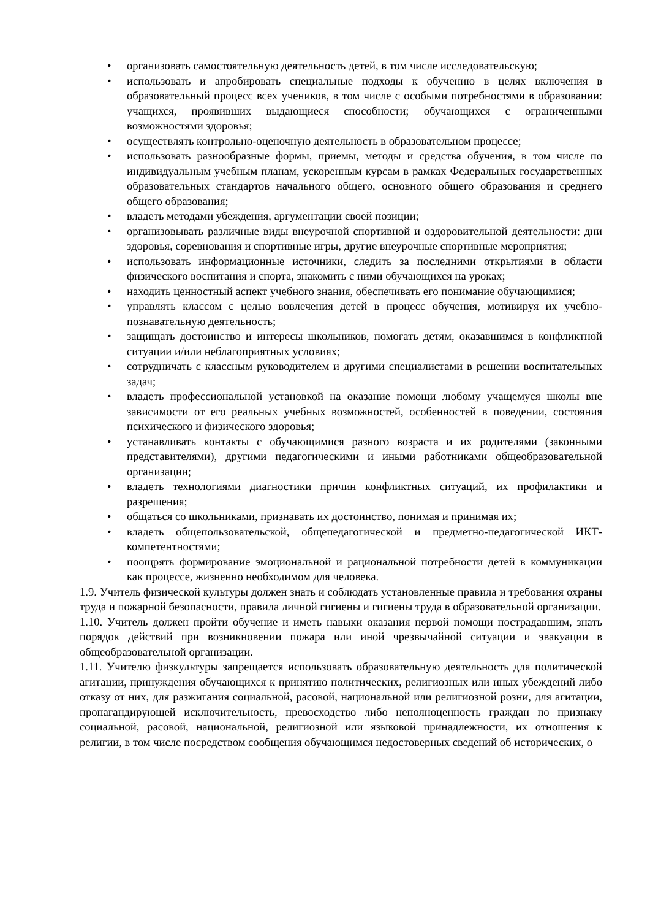• организовать самостоятельную деятельность детей, в том числе исследовательскую;
• использовать и апробировать специальные подходы к обучению в целях включения в образовательный процесс всех учеников, в том числе с особыми потребностями в образовании: учащихся, проявивших выдающиеся способности; обучающихся с ограниченными возможностями здоровья;
• осуществлять контрольно-оценочную деятельность в образовательном процессе;
• использовать разнообразные формы, приемы, методы и средства обучения, в том числе по индивидуальным учебным планам, ускоренным курсам в рамках Федеральных государственных образовательных стандартов начального общего, основного общего образования и среднего общего образования;
• владеть методами убеждения, аргументации своей позиции;
• организовывать различные виды внеурочной спортивной и оздоровительной деятельности: дни здоровья, соревнования и спортивные игры, другие внеурочные спортивные мероприятия;
• использовать информационные источники, следить за последними открытиями в области физического воспитания и спорта, знакомить с ними обучающихся на уроках;
• находить ценностный аспект учебного знания, обеспечивать его понимание обучающимися;
• управлять классом с целью вовлечения детей в процесс обучения, мотивируя их учебно-познавательную деятельность;
• защищать достоинство и интересы школьников, помогать детям, оказавшимся в конфликтной ситуации и/или неблагоприятных условиях;
• сотрудничать с классным руководителем и другими специалистами в решении воспитательных задач;
• владеть профессиональной установкой на оказание помощи любому учащемуся школы вне зависимости от его реальных учебных возможностей, особенностей в поведении, состояния психического и физического здоровья;
• устанавливать контакты с обучающимися разного возраста и их родителями (законными представителями), другими педагогическими и иными работниками общеобразовательной организации;
• владеть технологиями диагностики причин конфликтных ситуаций, их профилактики и разрешения;
• общаться со школьниками, признавать их достоинство, понимая и принимая их;
• владеть общепользовательской, общепедагогической и предметно-педагогической ИКТ-компетентностями;
• поощрять формирование эмоциональной и рациональной потребности детей в коммуникации как процессе, жизненно необходимом для человека.
1.9. Учитель физической культуры должен знать и соблюдать установленные правила и требования охраны труда и пожарной безопасности, правила личной гигиены и гигиены труда в образовательной организации.
1.10. Учитель должен пройти обучение и иметь навыки оказания первой помощи пострадавшим, знать порядок действий при возникновении пожара или иной чрезвычайной ситуации и эвакуации в общеобразовательной организации.
1.11. Учителю физкультуры запрещается использовать образовательную деятельность для политической агитации, принуждения обучающихся к принятию политических, религиозных или иных убеждений либо отказу от них, для разжигания социальной, расовой, национальной или религиозной розни, для агитации, пропагандирующей исключительность, превосходство либо неполноценность граждан по признаку социальной, расовой, национальной, религиозной или языковой принадлежности, их отношения к религии, в том числе посредством сообщения обучающимся недостоверных сведений об исторических, о